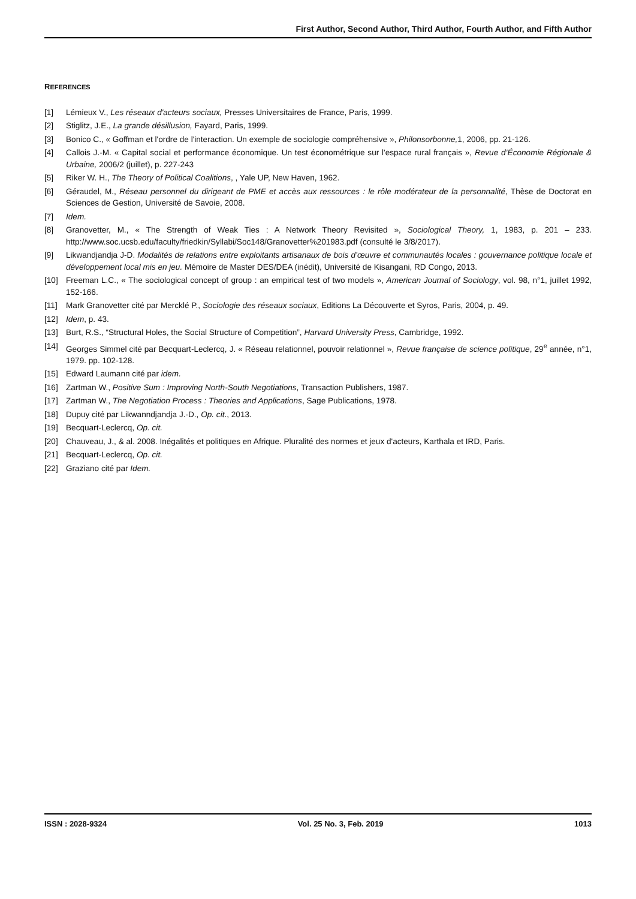First Author, Second Author, Third Author, Fourth Author, and Fifth Author
REFERENCES
[1] Lémieux V., Les réseaux d'acteurs sociaux, Presses Universitaires de France, Paris, 1999.
[2] Stiglitz, J.E., La grande désillusion, Fayard, Paris, 1999.
[3] Bonico C., « Goffman et l'ordre de l'interaction. Un exemple de sociologie compréhensive », Philonsorbonne, 1, 2006, pp. 21-126.
[4] Callois J.-M. « Capital social et performance économique. Un test économétrique sur l'espace rural français », Revue d’Économie Régionale & Urbaine, 2006/2 (juillet), p. 227-243
[5] Riker W. H., The Theory of Political Coalitions, , Yale UP, New Haven, 1962.
[6] Géraudel, M., Réseau personnel du dirigeant de PME et accès aux ressources : le rôle modérateur de la personnalité, Thèse de Doctorat en Sciences de Gestion, Université de Savoie, 2008.
[7] Idem.
[8] Granovetter, M., « The Strength of Weak Ties : A Network Theory Revisited », Sociological Theory, 1, 1983, p. 201 – 233. http://www.soc.ucsb.edu/faculty/friedkin/Syllabi/Soc148/Granovetter%201983.pdf (consulté le 3/8/2017).
[9] Likwandjandja J-D. Modalités de relations entre exploitants artisanaux de bois d’œuvre et communautés locales : gouvernance politique locale et développement local mis en jeu. Mémoire de Master DES/DEA (inédit), Université de Kisangani, RD Congo, 2013.
[10] Freeman L.C., « The sociological concept of group : an empirical test of two models », American Journal of Sociology, vol. 98, n°1, juillet 1992, 152-166.
[11] Mark Granovetter cité par Mercklé P., Sociologie des réseaux sociaux, Editions La Découverte et Syros, Paris, 2004, p. 49.
[12] Idem, p. 43.
[13] Burt, R.S., “Structural Holes, the Social Structure of Competition”, Harvard University Press, Cambridge, 1992.
[14] Georges Simmel cité par Becquart-Leclercq, J. « Réseau relationnel, pouvoir relationnel », Revue française de science politique, 29<sup>e</sup> année, n°1, 1979. pp. 102-128.
[15] Edward Laumann cité par idem.
[16] Zartman W., Positive Sum : Improving North-South Negotiations, Transaction Publishers, 1987.
[17] Zartman W., The Negotiation Process : Theories and Applications, Sage Publications, 1978.
[18] Dupuy cité par Likwanndjandja J.-D., Op. cit., 2013.
[19] Becquart-Leclercq, Op. cit.
[20] Chauveau, J., & al. 2008. Inégalités et politiques en Afrique. Pluralité des normes et jeux d'acteurs, Karthala et IRD, Paris.
[21] Becquart-Leclercq, Op. cit.
[22] Graziano cité par Idem.
ISSN : 2028-9324 Vol. 25 No. 3, Feb. 2019 1013